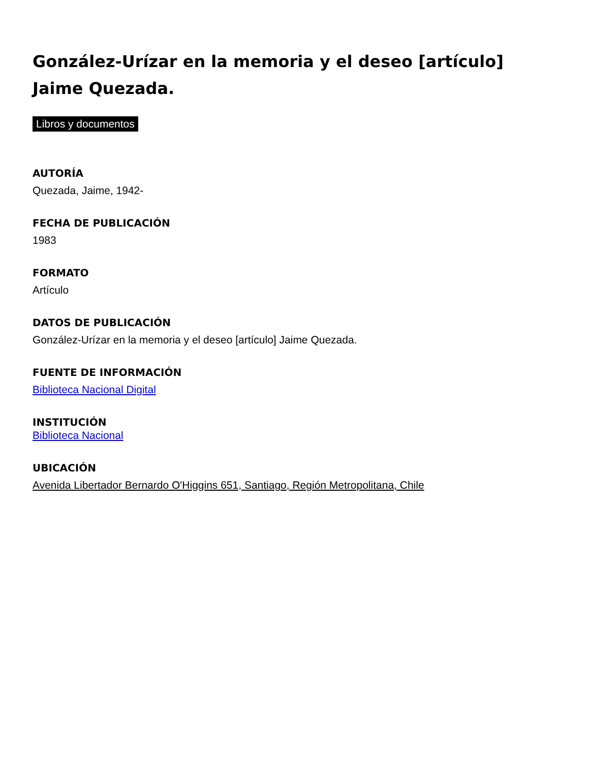González-Urízar en la memoria y el deseo [artículo] Jaime Quezada.
Libros y documentos
AUTORÍA
Quezada, Jaime, 1942-
FECHA DE PUBLICACIÓN
1983
FORMATO
Artículo
DATOS DE PUBLICACIÓN
González-Urízar en la memoria y el deseo [artículo] Jaime Quezada.
FUENTE DE INFORMACIÓN
Biblioteca Nacional Digital
INSTITUCIÓN
Biblioteca Nacional
UBICACIÓN
Avenida Libertador Bernardo O'Higgins 651, Santiago, Región Metropolitana, Chile